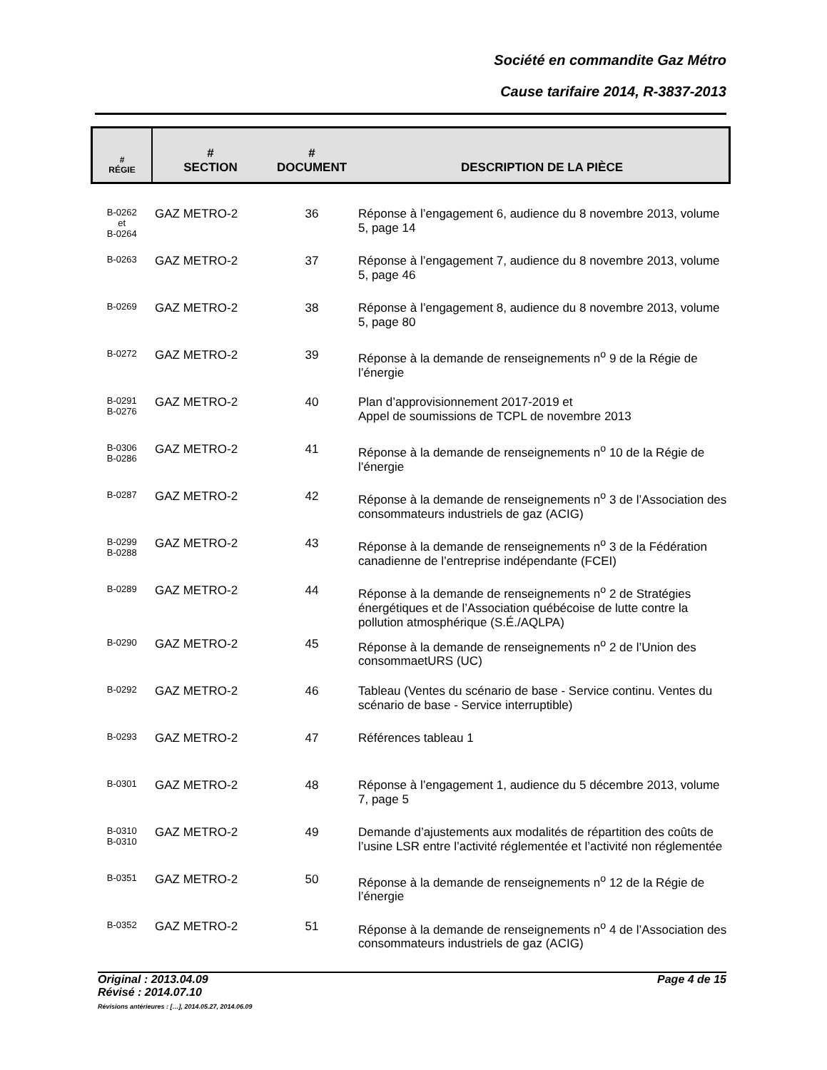Société en commandite Gaz Métro
Cause tarifaire 2014, R-3837-2013
| # RÉGIE | # SECTION | # DOCUMENT | DESCRIPTION DE LA PIÈCE |
| --- | --- | --- | --- |
| B-0262 et B-0264 | GAZ METRO-2 | 36 | Réponse à l’engagement 6, audience du 8 novembre 2013, volume 5, page 14 |
| B-0263 | GAZ METRO-2 | 37 | Réponse à l’engagement 7, audience du 8 novembre 2013, volume 5, page 46 |
| B-0269 | GAZ METRO-2 | 38 | Réponse à l’engagement 8, audience du 8 novembre 2013, volume 5, page 80 |
| B-0272 | GAZ METRO-2 | 39 | Réponse à la demande de renseignements n<sup>o</sup> 9 de la Régie de l’énergie |
| B-0291 B-0276 | GAZ METRO-2 | 40 | Plan d’approvisionnement 2017-2019 et Appel de soumissions de TCPL de novembre 2013 |
| B-0306 B-0286 | GAZ METRO-2 | 41 | Réponse à la demande de renseignements n<sup>o</sup> 10 de la Régie de l’énergie |
| B-0287 | GAZ METRO-2 | 42 | Réponse à la demande de renseignements n<sup>o</sup> 3 de l’Association des consommateurs industriels de gaz (ACIG) |
| B-0299 B-0288 | GAZ METRO-2 | 43 | Réponse à la demande de renseignements n<sup>o</sup> 3 de la Fédération canadienne de l’entreprise indépendante (FCEI) |
| B-0289 | GAZ METRO-2 | 44 | Réponse à la demande de renseignements n<sup>o</sup> 2 de Stratégies énergétiques et de l’Association québécoise de lutte contre la pollution atmosphérique (S.É./AQLPA) |
| B-0290 | GAZ METRO-2 | 45 | Réponse à la demande de renseignements n<sup>o</sup> 2 de l’Union des consommaetURS (UC) |
| B-0292 | GAZ METRO-2 | 46 | Tableau (Ventes du scénario de base - Service continu. Ventes du scénario de base - Service interruptible) |
| B-0293 | GAZ METRO-2 | 47 | Références tableau 1 |
| B-0301 | GAZ METRO-2 | 48 | Réponse à l’engagement 1, audience du 5 décembre 2013, volume 7, page 5 |
| B-0310 B-0310 | GAZ METRO-2 | 49 | Demande d’ajustements aux modalités de répartition des coûts de l’usine LSR entre l’activité réglementée et l’activité non réglementée |
| B-0351 | GAZ METRO-2 | 50 | Réponse à la demande de renseignements n<sup>o</sup> 12 de la Régie de l’énergie |
| B-0352 | GAZ METRO-2 | 51 | Réponse à la demande de renseignements n<sup>o</sup> 4 de l’Association des consommateurs industriels de gaz (ACIG) |
Page 4 de 15 Original : 2013.04.09
Révisé : 2014.07.10
Révisions antérieures : […], 2014.05.27, 2014.06.09